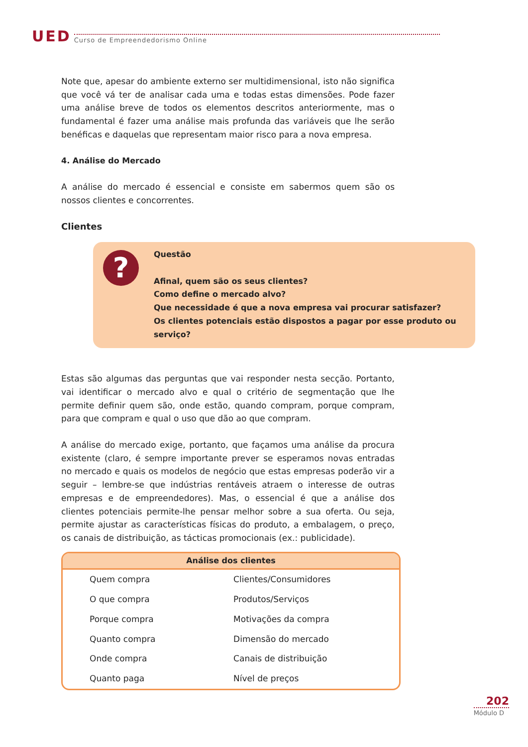UED
Curso de Empreendedorismo Online
Note que, apesar do ambiente externo ser multidimensional, isto não significa que você vá ter de analisar cada uma e todas estas dimensões. Pode fazer uma análise breve de todos os elementos descritos anteriormente, mas o fundamental é fazer uma análise mais profunda das variáveis que lhe serão benéficas e daquelas que representam maior risco para a nova empresa.
4. Análise do Mercado
A análise do mercado é essencial e consiste em sabermos quem são os nossos clientes e concorrentes.
Clientes
?
Questão
Afinal, quem são os seus clientes?
Como define o mercado alvo?
Que necessidade é que a nova empresa vai procurar satisfazer?
Os clientes potenciais estão dispostos a pagar por esse produto ou serviço?
Estas são algumas das perguntas que vai responder nesta secção. Portanto, vai identificar o mercado alvo e qual o critério de segmentação que lhe permite definir quem são, onde estão, quando compram, porque compram, para que compram e qual o uso que dão ao que compram.
A análise do mercado exige, portanto, que façamos uma análise da procura existente (claro, é sempre importante prever se esperamos novas entradas no mercado e quais os modelos de negócio que estas empresas poderão vir a seguir – lembre-se que indústrias rentáveis atraem o interesse de outras empresas e de empreendedores). Mas, o essencial é que a análise dos clientes potenciais permite-lhe pensar melhor sobre a sua oferta. Ou seja, permite ajustar as características físicas do produto, a embalagem, o preço, os canais de distribuição, as tácticas promocionais (ex.: publicidade).
| Análise dos clientes | |
| --- | --- |
| Quem compra | Clientes/Consumidores |
| O que compra | Produtos/Serviços |
| Porque compra | Motivações da compra |
| Quanto compra | Dimensão do mercado |
| Onde compra | Canais de distribuição |
| Quanto paga | Nível de preços |
202
Módulo D